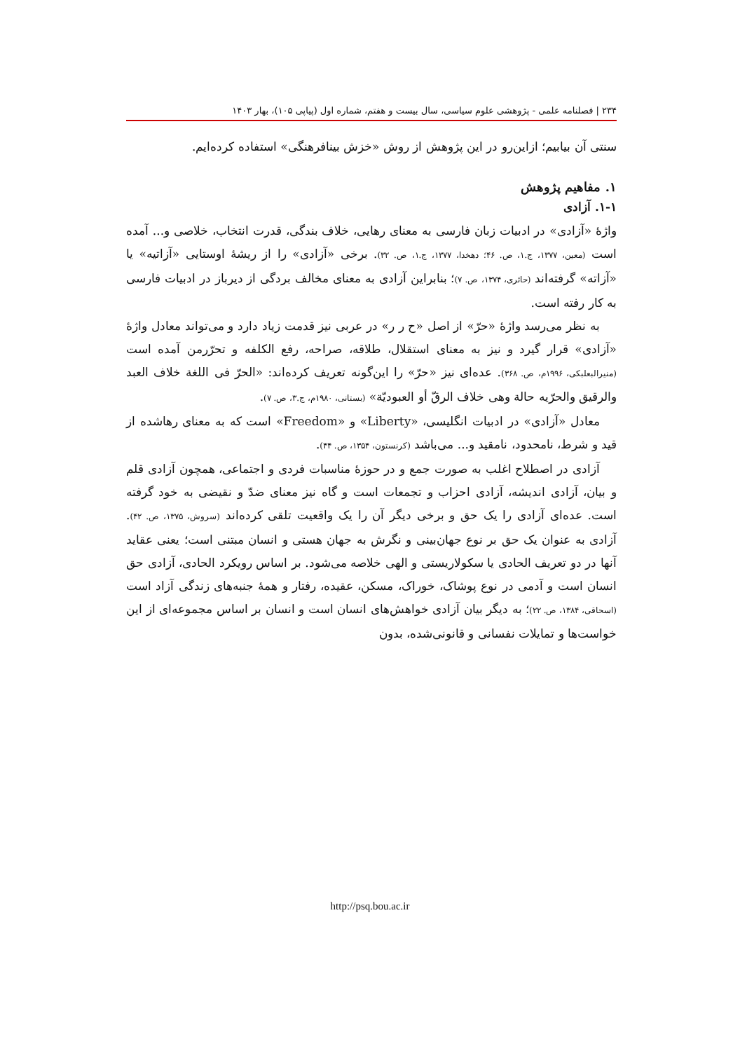۲۳۴ | فصلنامه علمی - پژوهشی علوم سیاسی، سال بیست و هفتم، شماره اول (پیاپی ۱۰۵)، بهار ۱۴۰۳
سنتی آن بیابیم؛ ازاین‌رو در این پژوهش از روش «خزش بینافرهنگی» استفاده کرده‌ایم.
۱. مفاهیم پژوهش
۱-۱. آزادی
واژۀ «آزادی» در ادبیات زبان فارسی به معنای رهایی، خلاف بندگی، قدرت انتخاب، خلاصی و... آمده است (معین، ۱۳۷۷، ج.۱، ص. ۴۶؛ دهخدا، ۱۳۷۷، ج.۱، ص. ۳۲). برخی «آزادی» را از ریشۀ اوستایی «آزاتیه» یا «آزاته» گرفته‌اند (حائری، ۱۳۷۴، ص. ۷)؛ بنابراین آزادی به معنای مخالف بردگی از دیرباز در ادبیات فارسی به کار رفته است.
به نظر می‌رسد واژۀ «حرّ» از اصل «ح ر ر» در عربی نیز قدمت زیاد دارد و می‌تواند معادل واژۀ «آزادی» قرار گیرد و نیز به معنای استقلال، طلاقه، صراحه، رفع الکلفه و تحرّرمن آمده است (منیرالبعلبکی، ۱۹۹۶م، ص. ۳۶۸). عده‌ای نیز «حرّ» را این‌گونه تعریف کرده‌اند: «الحرّ فی اللغة خلاف العبد والرقیق والحرّیه حالة وهی خلاف الرقّ أو العبودیّة» (بستانی، ۱۹۸۰م، ج.۳، ص. ۷).
معادل «آزادی» در ادبیات انگلیسی، «Liberty» و «Freedom» است که به معنای رهاشده از قید و شرط، نامحدود، نامقید و... می‌باشد (کرنستون، ۱۳۵۴، ص. ۴۴).
آزادی در اصطلاح اغلب به صورت جمع و در حوزۀ مناسبات فردی و اجتماعی، همچون آزادی قلم و بیان، آزادی اندیشه، آزادی احزاب و تجمعات است و گاه نیز معنای ضدّ و نقیضی به خود گرفته است. عده‌ای آزادی را یک حق و برخی دیگر آن را یک واقعیت تلقی کرده‌اند (سروش، ۱۳۷۵، ص. ۴۲). آزادی به عنوان یک حق بر نوع جهان‌بینی و نگرش به جهان هستی و انسان مبتنی است؛ یعنی عقاید آنها در دو تعریف الحادی یا سکولاریستی و الهی خلاصه می‌شود. بر اساس رویکرد الحادی، آزادی حق انسان است و آدمی در نوع پوشاک، خوراک، مسکن، عقیده، رفتار و همۀ جنبه‌های زندگی آزاد است (اسحاقی، ۱۳۸۴، ص. ۲۲)؛ به دیگر بیان آزادی خواهش‌های انسان است و انسان بر اساس مجموعه‌ای از این خواست‌ها و تمایلات نفسانی و قانونی‌شده، بدون
http://psq.bou.ac.ir